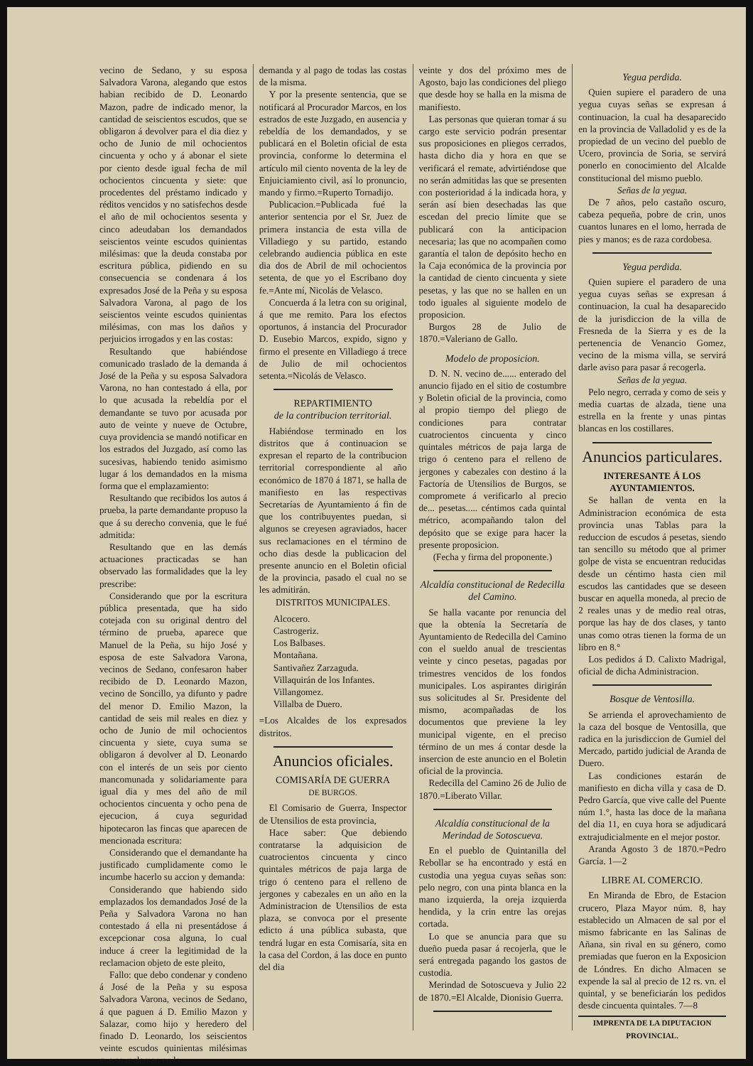vecino de Sedano, y su esposa Salvadora Varona, alegando que estos habian recibido de D. Leonardo Mazon, padre de indicado menor, la cantidad de seiscientos escudos, que se obligaron á devolver para el dia diez y ocho de Junio de mil ochocientos cincuenta y ocho y á abonar el siete por ciento desde igual fecha de mil ochocientos cincuenta y siete: que procedentes del préstamo indicado y réditos vencidos y no satisfechos desde el año de mil ochocientos sesenta y cinco adeudaban los demandados seiscientos veinte escudos quinientas milésimas: que la deuda constaba por escritura pública, pidiendo en su consecuencia se condenara á los expresados José de la Peña y su esposa Salvadora Varona, al pago de los seiscientos veinte escudos quinientas milésimas, con mas los daños y perjuicios irrogados y en las costas:
Resultando que habiéndose comunicado traslado de la demanda á José de la Peña y su esposa Salvadora Varona, no han contestado á ella, por lo que acusada la rebeldía por el demandante se tuvo por acusada por auto de veinte y nueve de Octubre, cuya providencia se mandó notificar en los estrados del Juzgado, así como las sucesivas, habiendo tenido asimismo lugar á los demandados en la misma forma que el emplazamiento:
Resultando que recibidos los autos á prueba, la parte demandante propuso la que á su derecho convenia, que le fué admitida:
Resultando que en las demás actuaciones practicadas se han observado las formalidades que la ley prescribe:
Considerando que por la escritura pública presentada, que ha sido cotejada con su original dentro del término de prueba, aparece que Manuel de la Peña, su hijo José y esposa de este Salvadora Varona, vecinos de Sedano, confesaron haber recibido de D. Leonardo Mazon, vecino de Soncillo, ya difunto y padre del menor D. Emilio Mazon, la cantidad de seis mil reales en diez y ocho de Junio de mil ochocientos cincuenta y siete, cuya suma se obligaron á devolver al D. Leonardo con el interés de un seis por ciento mancomunada y solidariamente para igual dia y mes del año de mil ochocientos cincuenta y ocho pena de ejecucion, á cuya seguridad hipotecaron las fincas que aparecen de mencionada escritura:
Considerando que el demandante ha justificado cumplidamente como le incumbe hacerlo su accion y demanda:
Considerando que habiendo sido emplazados los demandados José de la Peña y Salvadora Varona no han contestado á ella ni presentádose á excepcionar cosa alguna, lo cual induce á creer la legitimidad de la reclamacion objeto de este pleito,
Fallo: que debo condenar y condeno á José de la Peña y su esposa Salvadora Varona, vecinos de Sedano, á que paguen á D. Emilio Mazon y Salazar, como hijo y heredero del finado D. Leonardo, los seiscientos veinte escudos quinientas milésimas que se reclaman en la
demanda y al pago de todas las costas de la misma.
Y por la presente sentencia, que se notificará al Procurador Marcos, en los estrados de este Juzgado, en ausencia y rebeldía de los demandados, y se publicará en el Boletin oficial de esta provincia, conforme lo determina el artículo mil ciento noventa de la ley de Enjuiciamiento civil, así lo pronuncio, mando y firmo.=Ruperto Tornadijo.
Publicacion.=Publicada fué la anterior sentencia por el Sr. Juez de primera instancia de esta villa de Villadiego y su partido, estando celebrando audiencia pública en este dia dos de Abril de mil ochocientos setenta, de que yo el Escribano doy fe.=Ante mí, Nicolás de Velasco.
Concuerda á la letra con su original, á que me remito. Para los efectos oportunos, á instancia del Procurador D. Eusebio Marcos, expido, signo y firmo el presente en Villadiego á trece de Julio de mil ochocientos setenta.=Nicolás de Velasco.
REPARTIMIENTO
de la contribucion territorial.
Habiéndose terminado en los distritos que á continuacion se expresan el reparto de la contribucion territorial correspondiente al año económico de 1870 á 1871, se halla de manifiesto en las respectivas Secretarías de Ayuntamiento á fin de que los contribuyentes puedan, si algunos se creyesen agraviados, hacer sus reclamaciones en el término de ocho dias desde la publicacion del presente anuncio en el Boletin oficial de la provincia, pasado el cual no se les admitirán.
DISTRITOS MUNICIPALES.
Alcocero.
Castrogeriz.
Los Balbases.
Montañana.
Santivañez Zarzaguda.
Villaquirán de los Infantes.
Villangomez.
Villalba de Duero.
=Los Alcaldes de los expresados distritos.
Anuncios oficiales.
COMISARÍA DE GUERRA
DE BURGOS.
El Comisario de Guerra, Inspector de Utensilios de esta provincia,
Hace saber: Que debiendo contratarse la adquisicion de cuatrocientos cincuenta y cinco quintales métricos de paja larga de trigo ó centeno para el relleno de jergones y cabezales en un año en la Administracion de Utensilios de esta plaza, se convoca por el presente edicto á una pública subasta, que tendrá lugar en esta Comisaría, sita en la casa del Cordon, á las doce en punto del dia
veinte y dos del próximo mes de Agosto, bajo las condiciones del pliego que desde hoy se halla en la misma de manifiesto.
Las personas que quieran tomar á su cargo este servicio podrán presentar sus proposiciones en pliegos cerrados, hasta dicho dia y hora en que se verificará el remate, advirtiéndose que no serán admitidas las que se presenten con posterioridad á la indicada hora, y serán así bien desechadas las que escedan del precio límite que se publicará con la anticipacion necesaria; las que no acompañen como garantía el talon de depósito hecho en la Caja económica de la provincia por la cantidad de ciento cincuenta y siete pesetas, y las que no se hallen en un todo iguales al siguiente modelo de proposicion.
Burgos 28 de Julio de 1870.=Valeriano de Gallo.
Modelo de proposicion.
D. N. N. vecino de...... enterado del anuncio fijado en el sitio de costumbre y Boletin oficial de la provincia, como al propio tiempo del pliego de condiciones para contratar cuatrocientos cincuenta y cinco quintales métricos de paja larga de trigo ó centeno para el relleno de jergones y cabezales con destino á la Factoría de Utensilios de Burgos, se compromete á verificarlo al precio de... pesetas..... céntimos cada quintal métrico, acompañando talon del depósito que se exige para hacer la presente proposicion.
(Fecha y firma del proponente.)
Alcaldía constitucional de Redecilla del Camino.
Se halla vacante por renuncia del que la obtenía la Secretaría de Ayuntamiento de Redecilla del Camino con el sueldo anual de trescientas veinte y cinco pesetas, pagadas por trimestres vencidos de los fondos municipales. Los aspirantes dirigirán sus solicitudes al Sr. Presidente del mismo, acompañadas de los documentos que previene la ley municipal vigente, en el preciso término de un mes á contar desde la insercion de este anuncio en el Boletin oficial de la provincia.
Redecilla del Camino 26 de Julio de 1870.=Liberato Villar.
Alcaldía constitucional de la Merindad de Sotoscueva.
En el pueblo de Quintanilla del Rebollar se ha encontrado y está en custodia una yegua cuyas señas son: pelo negro, con una pinta blanca en la mano izquierda, la oreja izquierda hendida, y la crin entre las orejas cortada.
Lo que se anuncia para que su dueño pueda pasar á recojerla, que le será entregada pagando los gastos de custodia.
Merindad de Sotoscueva y Julio 22 de 1870.=El Alcalde, Dionisio Guerra.
Yegua perdida.
Quien supiere el paradero de una yegua cuyas señas se expresan á continuacion, la cual ha desaparecido en la provincia de Valladolid y es de la propiedad de un vecino del pueblo de Ucero, provincia de Soria, se servirá ponerlo en conocimiento del Alcalde constitucional del mismo pueblo.
Señas de la yegua.
De 7 años, pelo castaño oscuro, cabeza pequeña, pobre de crin, unos cuantos lunares en el lomo, herrada de pies y manos; es de raza cordobesa.
Yegua perdida.
Quien supiere el paradero de una yegua cuyas señas se expresan á continuacion, la cual ha desaparecido de la jurisdiccion de la villa de Fresneda de la Sierra y es de la pertenencia de Venancio Gomez, vecino de la misma villa, se servirá darle aviso para pasar á recogerla.
Señas de la yegua.
Pelo negro, cerrada y como de seis y media cuartas de alzada, tiene una estrella en la frente y unas pintas blancas en los costillares.
Anuncios particulares.
INTERESANTE Á LOS AYUNTAMIENTOS.
Se hallan de venta en la Administracion económica de esta provincia unas Tablas para la reduccion de escudos á pesetas, siendo tan sencillo su método que al primer golpe de vista se encuentran reducidas desde un céntimo hasta cien mil escudos las cantidades que se deseen buscar en aquella moneda, al precio de 2 reales unas y de medio real otras, porque las hay de dos clases, y tanto unas como otras tienen la forma de un libro en 8.°
Los pedidos á D. Calixto Madrigal, oficial de dicha Administracion.
Bosque de Ventosilla.
Se arrienda el aprovechamiento de la caza del bosque de Ventosilla, que radica en la jurisdiccion de Gumiel del Mercado, partido judicial de Aranda de Duero.
Las condiciones estarán de manifiesto en dicha villa y casa de D. Pedro García, que vive calle del Puente núm 1.°, hasta las doce de la mañana del dia 11, en cuya hora se adjudicará extrajudicialmente en el mejor postor.
Aranda Agosto 3 de 1870.=Pedro García. 1—2
LIBRE AL COMERCIO.
En Miranda de Ebro, de Estacion crucero, Plaza Mayor núm. 8, hay establecido un Almacen de sal por el mismo fabricante en las Salinas de Añana, sin rival en su género, como premiadas que fueron en la Exposicion de Lóndres. En dicho Almacen se expende la sal al precio de 12 rs. vn. el quintal, y se beneficiarán los pedidos desde cincuenta quintales. 7—8
IMPRENTA DE LA DIPUTACION PROVINCIAL.